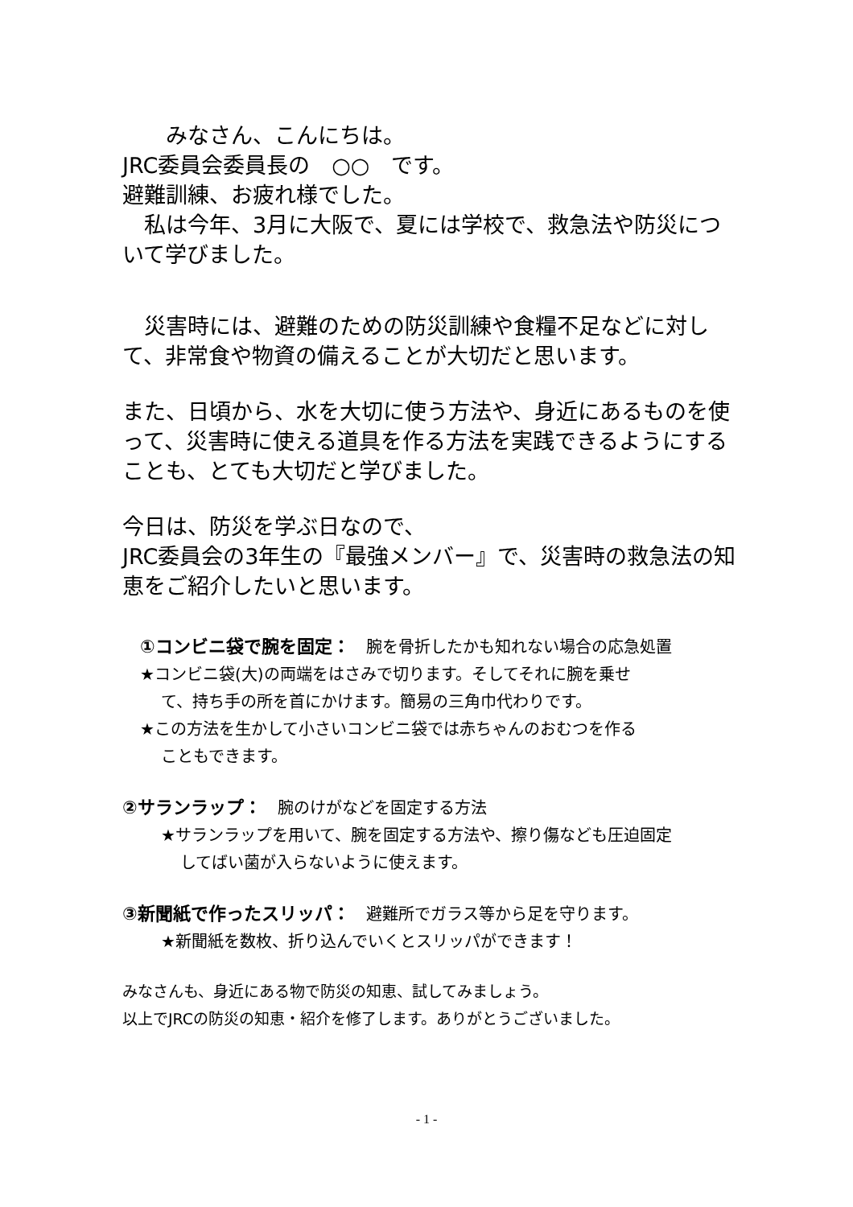みなさん、こんにちは。
JRC委員会委員長の　○○　です。
避難訓練、お疲れ様でした。
　私は今年、3月に大阪で、夏には学校で、救急法や防災について学びました。
　災害時には、避難のための防災訓練や食糧不足などに対して、非常食や物資の備えることが大切だと思います。
また、日頃から、水を大切に使う方法や、身近にあるものを使って、災害時に使える道具を作る方法を実践できるようにすることも、とても大切だと学びました。
今日は、防災を学ぶ日なので、
JRC委員会の3年生の『最強メンバー』で、災害時の救急法の知恵をご紹介したいと思います。
①コンビニ袋で腕を固定：　腕を骨折したかも知れない場合の応急処置
★コンビニ袋(大)の両端をはさみで切ります。そしてそれに腕を乗せ
て、持ち手の所を首にかけます。簡易の三角巾代わりです。
★この方法を生かして小さいコンビニ袋では赤ちゃんのおむつを作る
こともできます。
②サランラップ：　腕のけがなどを固定する方法
★サランラップを用いて、腕を固定する方法や、擦り傷なども圧迫固定
してばい菌が入らないように使えます。
③新聞紙で作ったスリッパ：　避難所でガラス等から足を守ります。
★新聞紙を数枚、折り込んでいくとスリッパができます！
みなさんも、身近にある物で防災の知恵、試してみましょう。
以上でJRCの防災の知恵・紹介を修了します。ありがとうございました。
- 1 -